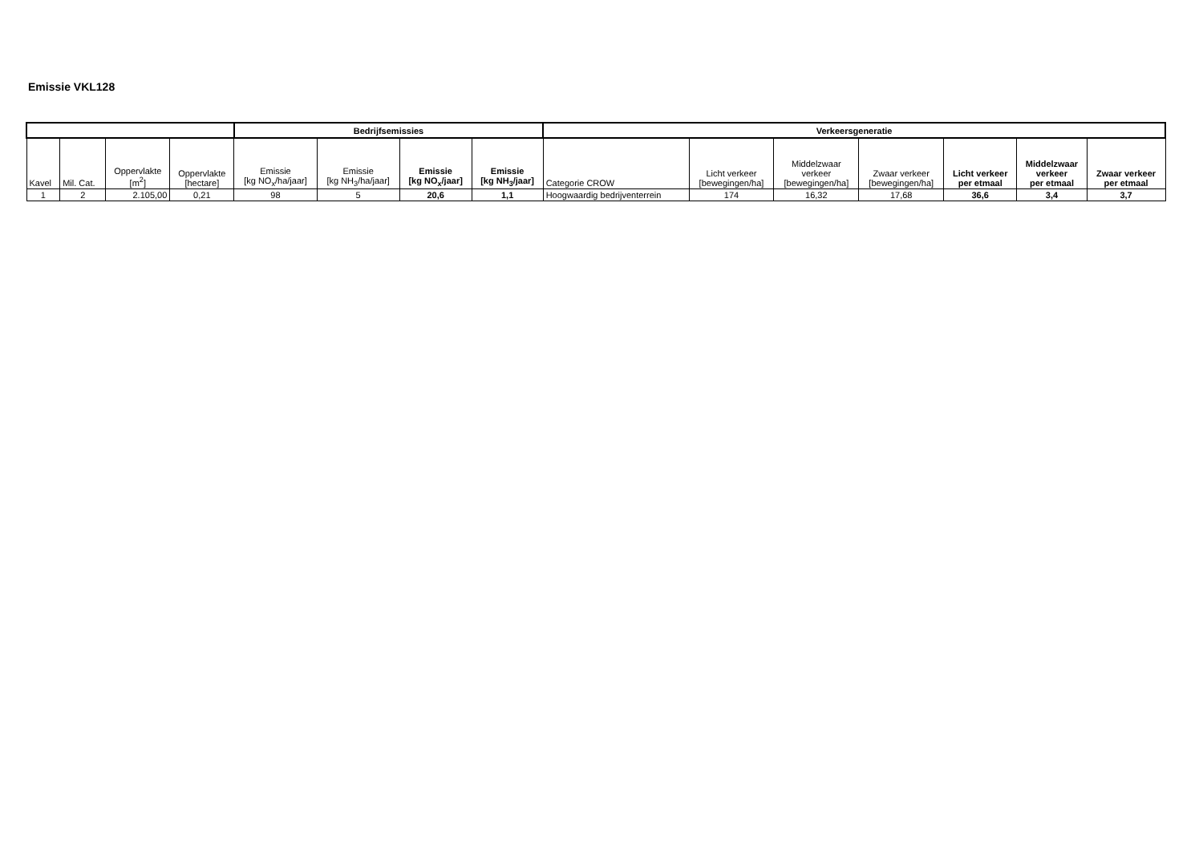Emissie VKL128
| | | | | Bedrijfsemissies | | | | Verkeersgeneratie | | | | | | |
| --- | --- | --- | --- | --- | --- | --- | --- | --- | --- | --- | --- | --- | --- | --- |
| Kavel | Mil. Cat. | Oppervlakte [m<sup>2</sup>] | Oppervlakte [hectare] | Emissie [kg NO<sub>x</sub>/ha/jaar] | Emissie [kg NH<sub>3</sub>/ha/jaar] | Emissie [kg NO<sub>x</sub>/jaar] | Emissie [kg NH<sub>3</sub>/jaar] | Categorie CROW | Licht verkeer [bewegingen/ha] | Middelzwaar verkeer [bewegingen/ha] | Zwaar verkeer [bewegingen/ha] | Licht verkeer per etmaal | Middelzwaar verkeer per etmaal | Zwaar verkeer per etmaal |
| 1 | 2 | 2.105,00 | 0,21 | 98 | 5 | 20,6 | 1,1 | Hoogwaardig bedrijventerrein | 174 | 16,32 | 17,68 | 36,6 | 3,4 | 3,7 |